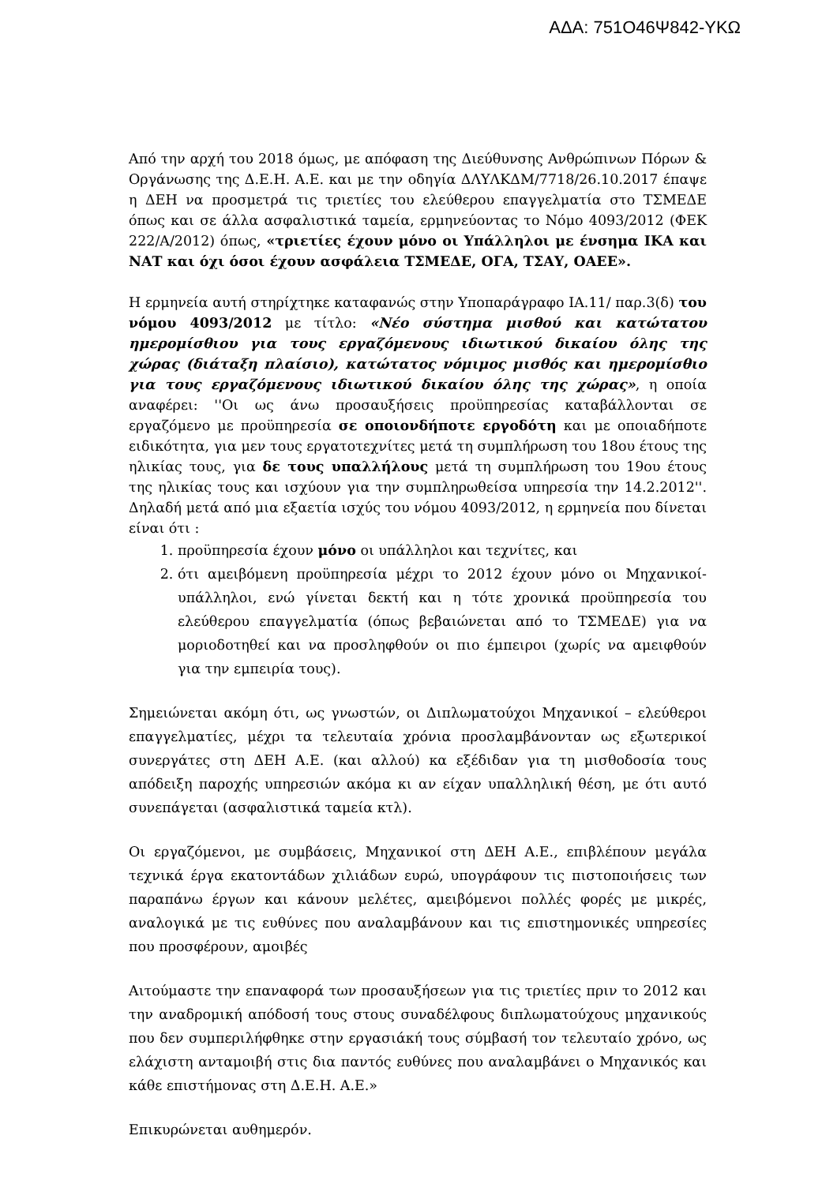ΑΔΑ: 751Ο46Ψ842-ΥΚΩ
Από την αρχή του 2018 όμως, με απόφαση της Διεύθυνσης Ανθρώπινων Πόρων & Οργάνωσης της Δ.Ε.Η. Α.Ε. και με την οδηγία ΔΛΥΛΚΔΜ/7718/26.10.2017 έπαψε η ΔΕΗ να προσμετρά τις τριετίες του ελεύθερου επαγγελματία στο ΤΣΜΕΔΕ όπως και σε άλλα ασφαλιστικά ταμεία, ερμηνεύοντας το Νόμο 4093/2012 (ΦΕΚ 222/Α/2012) όπως, «τριετίες έχουν μόνο οι Υπάλληλοι με ένσημα ΙΚΑ και ΝΑΤ και όχι όσοι έχουν ασφάλεια ΤΣΜΕΔΕ, ΟΓΑ, ΤΣΑΥ, ΟΑΕΕ».
Η ερμηνεία αυτή στηρίχτηκε καταφανώς στην Υποπαράγραφο ΙΑ.11/ παρ.3(δ) του νόμου 4093/2012 με τίτλο: «Νέο σύστημα μισθού και κατώτατου ημερομίσθιου για τους εργαζόμενους ιδιωτικού δικαίου όλης της χώρας (διάταξη πλαίσιο), κατώτατος νόμιμος μισθός και ημερομίσθιο για τους εργαζόμενους ιδιωτικού δικαίου όλης της χώρας», η οποία αναφέρει: ''Οι ως άνω προσαυξήσεις προϋπηρεσίας καταβάλλονται σε εργαζόμενο με προϋπηρεσία σε οποιονδήποτε εργοδότη και με οποιαδήποτε ειδικότητα, για μεν τους εργατοτεχνίτες μετά τη συμπλήρωση του 18ου έτους της ηλικίας τους, για δε τους υπαλλήλους μετά τη συμπλήρωση του 19ου έτους της ηλικίας τους και ισχύουν για την συμπληρωθείσα υπηρεσία την 14.2.2012''. Δηλαδή μετά από μια εξαετία ισχύς του νόμου 4093/2012, η ερμηνεία που δίνεται είναι ότι :
1. προϋπηρεσία έχουν μόνο οι υπάλληλοι και τεχνίτες, και
2. ότι αμειβόμενη προϋπηρεσία μέχρι το 2012 έχουν μόνο οι Μηχανικοί-υπάλληλοι, ενώ γίνεται δεκτή και η τότε χρονικά προϋπηρεσία του ελεύθερου επαγγελματία (όπως βεβαιώνεται από το ΤΣΜΕΔΕ) για να μοριοδοτηθεί και να προσληφθούν οι πιο έμπειροι (χωρίς να αμειφθούν για την εμπειρία τους).
Σημειώνεται ακόμη ότι, ως γνωστών, οι Διπλωματούχοι Μηχανικοί – ελεύθεροι επαγγελματίες, μέχρι τα τελευταία χρόνια προσλαμβάνονταν ως εξωτερικοί συνεργάτες στη ΔΕΗ Α.Ε. (και αλλού) κα εξέδιδαν για τη μισθοδοσία τους απόδειξη παροχής υπηρεσιών ακόμα κι αν είχαν υπαλληλική θέση, με ότι αυτό συνεπάγεται (ασφαλιστικά ταμεία κτλ).
Οι εργαζόμενοι, με συμβάσεις, Μηχανικοί στη ΔΕΗ Α.Ε., επιβλέπουν μεγάλα τεχνικά έργα εκατοντάδων χιλιάδων ευρώ, υπογράφουν τις πιστοποιήσεις των παραπάνω έργων και κάνουν μελέτες, αμειβόμενοι πολλές φορές με μικρές, αναλογικά με τις ευθύνες που αναλαμβάνουν και τις επιστημονικές υπηρεσίες που προσφέρουν, αμοιβές
Αιτούμαστε την επαναφορά των προσαυξήσεων για τις τριετίες πριν το 2012 και την αναδρομική απόδοσή τους στους συναδέλφους διπλωματούχους μηχανικούς που δεν συμπεριλήφθηκε στην εργασιάκή τους σύμβασή τον τελευταίο χρόνο, ως ελάχιστη ανταμοιβή στις δια παντός ευθύνες που αναλαμβάνει ο Μηχανικός και κάθε επιστήμονας στη Δ.Ε.Η. Α.Ε.»
Επικυρώνεται αυθημερόν.